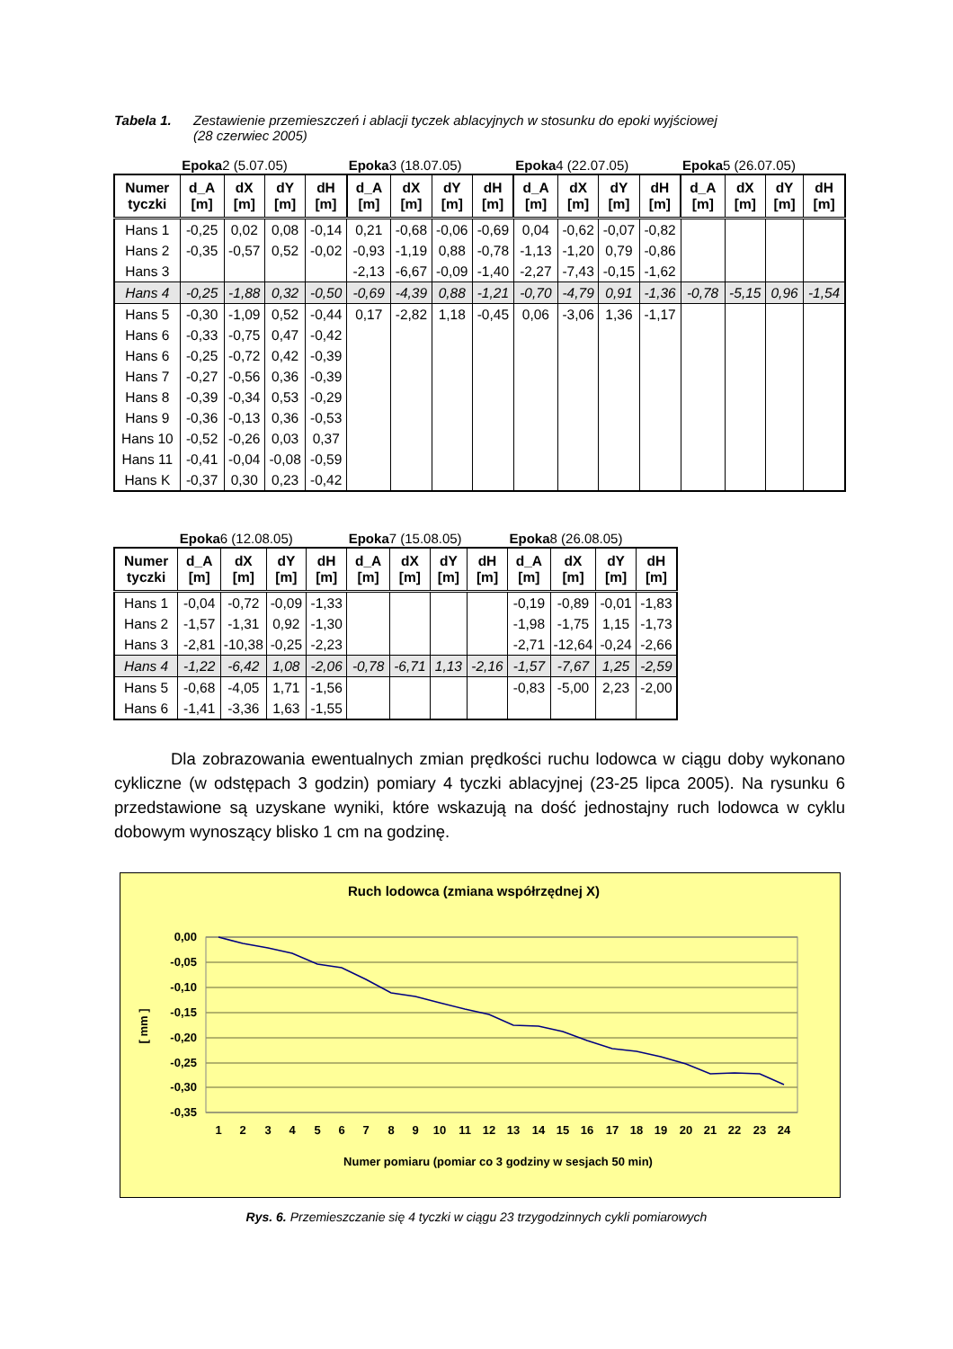Tabela 1. Zestawienie przemieszczeń i ablacji tyczek ablacyjnych w stosunku do epoki wyjściowej
(28 czerwiec 2005)
| | Epoka 2 (5.07.05) | | | | Epoka 3 (18.07.05) | | | | Epoka 4 (22.07.05) | | | | Epoka 5 (26.07.05) | | | |
| Numer tyczki | d_A [m] | dX [m] | dY [m] | dH [m] | d_A [m] | dX [m] | dY [m] | dH [m] | d_A [m] | dX [m] | dY [m] | dH [m] | d_A [m] | dX [m] | dY [m] | dH [m] |
| Hans 1 | -0,25 | 0,02 | 0,08 | -0,14 | 0,21 | -0,68 | -0,06 | -0,69 | 0,04 | -0,62 | -0,07 | -0,82 | | | | |
| Hans 2 | -0,35 | -0,57 | 0,52 | -0,02 | -0,93 | -1,19 | 0,88 | -0,78 | -1,13 | -1,20 | 0,79 | -0,86 | | | | |
| Hans 3 | | | | | -2,13 | -6,67 | -0,09 | -1,40 | -2,27 | -7,43 | -0,15 | -1,62 | | | | |
| Hans 4 | -0,25 | -1,88 | 0,32 | -0,50 | -0,69 | -4,39 | 0,88 | -1,21 | -0,70 | -4,79 | 0,91 | -1,36 | -0,78 | -5,15 | 0,96 | -1,54 |
| Hans 5 | -0,30 | -1,09 | 0,52 | -0,44 | 0,17 | -2,82 | 1,18 | -0,45 | 0,06 | -3,06 | 1,36 | -1,17 | | | | |
| Hans 6 | -0,33 | -0,75 | 0,47 | -0,42 | | | | | | | | | | | | |
| Hans 6 | -0,25 | -0,72 | 0,42 | -0,39 | | | | | | | | | | | | |
| Hans 7 | -0,27 | -0,56 | 0,36 | -0,39 | | | | | | | | | | | | |
| Hans 8 | -0,39 | -0,34 | 0,53 | -0,29 | | | | | | | | | | | | |
| Hans 9 | -0,36 | -0,13 | 0,36 | -0,53 | | | | | | | | | | | | |
| Hans 10 | -0,52 | -0,26 | 0,03 | 0,37 | | | | | | | | | | | | |
| Hans 11 | -0,41 | -0,04 | -0,08 | -0,59 | | | | | | | | | | | | |
| Hans K | -0,37 | 0,30 | 0,23 | -0,42 | | | | | | | | | | | | |
| | Epoka 6 (12.08.05) | | | | Epoka 7 (15.08.05) | | | | Epoka 8 (26.08.05) | | | |
| Numer tyczki | d_A [m] | dX [m] | dY [m] | dH [m] | d_A [m] | dX [m] | dY [m] | dH [m] | d_A [m] | dX [m] | dY [m] | dH [m] |
| Hans 1 | -0,04 | -0,72 | -0,09 | -1,33 | | | | | -0,19 | -0,89 | -0,01 | -1,83 |
| Hans 2 | -1,57 | -1,31 | 0,92 | -1,30 | | | | | -1,98 | -1,75 | 1,15 | -1,73 |
| Hans 3 | -2,81 | -10,38 | -0,25 | -2,23 | | | | | -2,71 | -12,64 | -0,24 | -2,66 |
| Hans 4 | -1,22 | -6,42 | 1,08 | -2,06 | -0,78 | -6,71 | 1,13 | -2,16 | -1,57 | -7,67 | 1,25 | -2,59 |
| Hans 5 | -0,68 | -4,05 | 1,71 | -1,56 | | | | | -0,83 | -5,00 | 2,23 | -2,00 |
| Hans 6 | -1,41 | -3,36 | 1,63 | -1,55 | | | | | | | | |
Dla zobrazowania ewentualnych zmian prędkości ruchu lodowca w ciągu doby wykonano cykliczne (w odstępach 3 godzin) pomiary 4 tyczki ablacyjnej (23-25 lipca 2005). Na rysunku 6 przedstawione są uzyskane wyniki, które wskazują na dość jednostajny ruch lodowca w cyklu dobowym wynoszący blisko 1 cm na godzinę.
Ruch lodowca (zmiana współrzędnej X)
0,00
-0,05
-0,10
-0,15
-0,20
-0,25
-0,30
-0,35
[ mm ]
1
2
3
4
5
6
7
8
9
10
11
12
13
14
15
16
17
18
19
20
21
22
23
24
Numer pomiaru (pomiar co 3 godziny w sesjach 50 min)
Rys. 6. Przemieszczanie się 4 tyczki w ciągu 23 trzygodzinnych cykli pomiarowych